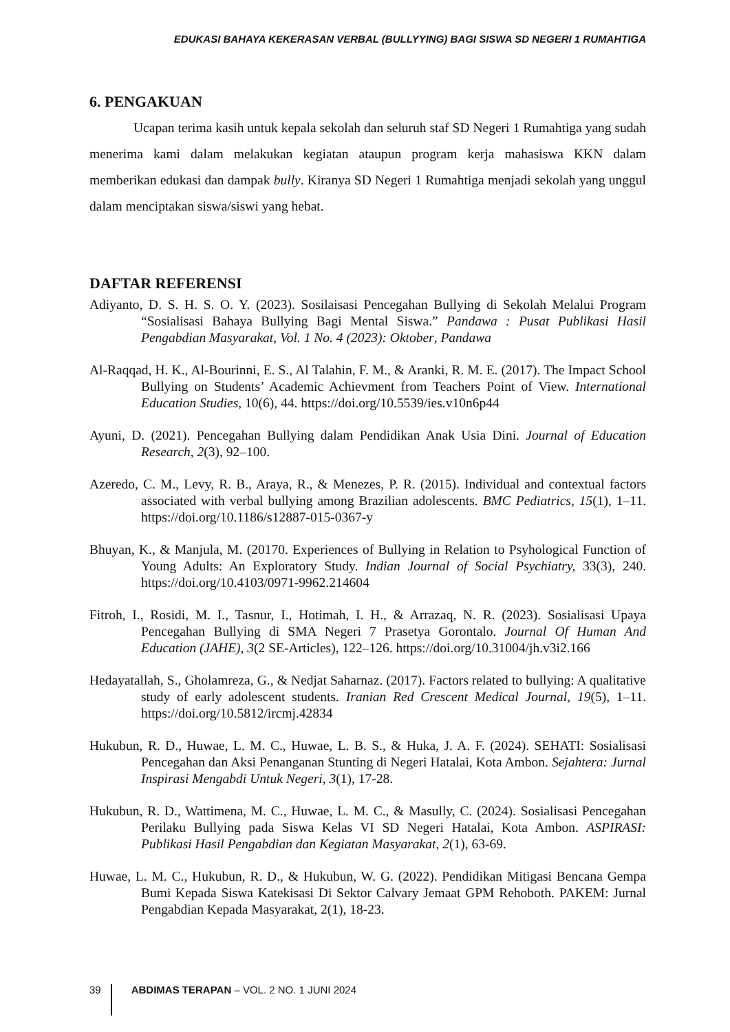EDUKASI BAHAYA KEKERASAN VERBAL (BULLYYING) BAGI SISWA SD NEGERI 1 RUMAHTIGA
6. PENGAKUAN
Ucapan terima kasih untuk kepala sekolah dan seluruh staf SD Negeri 1 Rumahtiga yang sudah menerima kami dalam melakukan kegiatan ataupun program kerja mahasiswa KKN dalam memberikan edukasi dan dampak bully. Kiranya SD Negeri 1 Rumahtiga menjadi sekolah yang unggul dalam menciptakan siswa/siswi yang hebat.
DAFTAR REFERENSI
Adiyanto, D. S. H. S. O. Y. (2023). Sosilaisasi Pencegahan Bullying di Sekolah Melalui Program “Sosialisasi Bahaya Bullying Bagi Mental Siswa.” Pandawa : Pusat Publikasi Hasil Pengabdian Masyarakat, Vol. 1 No. 4 (2023): Oktober, Pandawa
Al-Raqqad, H. K., Al-Bourinni, E. S., Al Talahin, F. M., & Aranki, R. M. E. (2017). The Impact School Bullying on Students’ Academic Achievment from Teachers Point of View. International Education Studies, 10(6), 44. https://doi.org/10.5539/ies.v10n6p44
Ayuni, D. (2021). Pencegahan Bullying dalam Pendidikan Anak Usia Dini. Journal of Education Research, 2(3), 92–100.
Azeredo, C. M., Levy, R. B., Araya, R., & Menezes, P. R. (2015). Individual and contextual factors associated with verbal bullying among Brazilian adolescents. BMC Pediatrics, 15(1), 1–11. https://doi.org/10.1186/s12887-015-0367-y
Bhuyan, K., & Manjula, M. (20170. Experiences of Bullying in Relation to Psyhological Function of Young Adults: An Exploratory Study. Indian Journal of Social Psychiatry, 33(3), 240. https://doi.org/10.4103/0971-9962.214604
Fitroh, I., Rosidi, M. I., Tasnur, I., Hotimah, I. H., & Arrazaq, N. R. (2023). Sosialisasi Upaya Pencegahan Bullying di SMA Negeri 7 Prasetya Gorontalo. Journal Of Human And Education (JAHE), 3(2 SE-Articles), 122–126. https://doi.org/10.31004/jh.v3i2.166
Hedayatallah, S., Gholamreza, G., & Nedjat Saharnaz. (2017). Factors related to bullying: A qualitative study of early adolescent students. Iranian Red Crescent Medical Journal, 19(5), 1–11. https://doi.org/10.5812/ircmj.42834
Hukubun, R. D., Huwae, L. M. C., Huwae, L. B. S., & Huka, J. A. F. (2024). SEHATI: Sosialisasi Pencegahan dan Aksi Penanganan Stunting di Negeri Hatalai, Kota Ambon. Sejahtera: Jurnal Inspirasi Mengabdi Untuk Negeri, 3(1), 17-28.
Hukubun, R. D., Wattimena, M. C., Huwae, L. M. C., & Masully, C. (2024). Sosialisasi Pencegahan Perilaku Bullying pada Siswa Kelas VI SD Negeri Hatalai, Kota Ambon. ASPIRASI: Publikasi Hasil Pengabdian dan Kegiatan Masyarakat, 2(1), 63-69.
Huwae, L. M. C., Hukubun, R. D., & Hukubun, W. G. (2022). Pendidikan Mitigasi Bencana Gempa Bumi Kepada Siswa Katekisasi Di Sektor Calvary Jemaat GPM Rehoboth. PAKEM: Jurnal Pengabdian Kepada Masyarakat, 2(1), 18-23.
39 ABDIMAS TERAPAN – VOL. 2 NO. 1 JUNI 2024